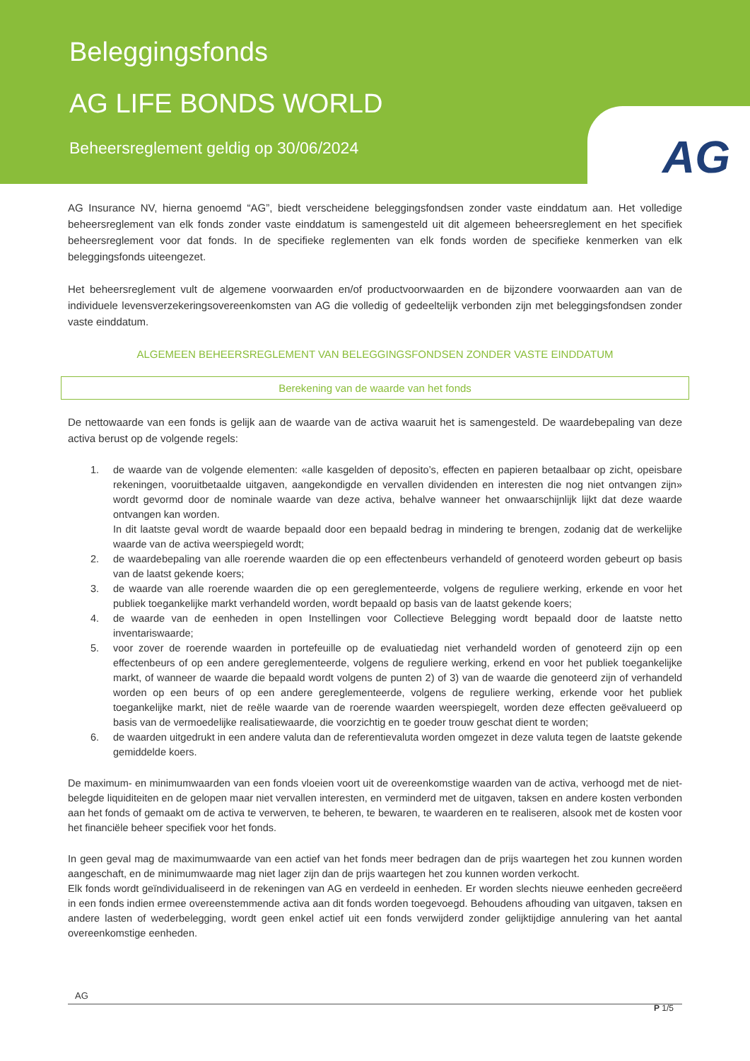Beleggingsfonds
AG LIFE BONDS WORLD
Beheersreglement geldig op 30/06/2024
AG
AG Insurance NV, hierna genoemd “AG”, biedt verscheidene beleggingsfondsen zonder vaste einddatum aan. Het volledige beheersreglement van elk fonds zonder vaste einddatum is samengesteld uit dit algemeen beheersreglement en het specifiek beheersreglement voor dat fonds. In de specifieke reglementen van elk fonds worden de specifieke kenmerken van elk beleggingsfonds uiteengezet.
Het beheersreglement vult de algemene voorwaarden en/of productvoorwaarden en de bijzondere voorwaarden aan van de individuele levensverzekeringsovereenkomsten van AG die volledig of gedeeltelijk verbonden zijn met beleggingsfondsen zonder vaste einddatum.
ALGEMEEN BEHEERSREGLEMENT VAN BELEGGINGSFONDSEN ZONDER VASTE EINDDATUM
Berekening van de waarde van het fonds
De nettowaarde van een fonds is gelijk aan de waarde van de activa waaruit het is samengesteld. De waardebepaling van deze activa berust op de volgende regels:
1. de waarde van de volgende elementen: «alle kasgelden of deposito’s, effecten en papieren betaalbaar op zicht, opeisbare rekeningen, vooruitbetaalde uitgaven, aangekondigde en vervallen dividenden en interesten die nog niet ontvangen zijn» wordt gevormd door de nominale waarde van deze activa, behalve wanneer het onwaarschijnlijk lijkt dat deze waarde ontvangen kan worden.
In dit laatste geval wordt de waarde bepaald door een bepaald bedrag in mindering te brengen, zodanig dat de werkelijke waarde van de activa weerspiegeld wordt;
2. de waardebepaling van alle roerende waarden die op een effectenbeurs verhandeld of genoteerd worden gebeurt op basis van de laatst gekende koers;
3. de waarde van alle roerende waarden die op een gereglementeerde, volgens de reguliere werking, erkende en voor het publiek toegankelijke markt verhandeld worden, wordt bepaald op basis van de laatst gekende koers;
4. de waarde van de eenheden in open Instellingen voor Collectieve Belegging wordt bepaald door de laatste netto inventariswaarde;
5. voor zover de roerende waarden in portefeuille op de evaluatiedag niet verhandeld worden of genoteerd zijn op een effectenbeurs of op een andere gereglementeerde, volgens de reguliere werking, erkend en voor het publiek toegankelijke markt, of wanneer de waarde die bepaald wordt volgens de punten 2) of 3) van de waarde die genoteerd zijn of verhandeld worden op een beurs of op een andere gereglementeerde, volgens de reguliere werking, erkende voor het publiek toegankelijke markt, niet de reële waarde van de roerende waarden weerspiegelt, worden deze effecten geëvalueerd op basis van de vermoedelijke realisatiewaarde, die voorzichtig en te goeder trouw geschat dient te worden;
6. de waarden uitgedrukt in een andere valuta dan de referentievaluta worden omgezet in deze valuta tegen de laatste gekende gemiddelde koers.
De maximum- en minimumwaarden van een fonds vloeien voort uit de overeenkomstige waarden van de activa, verhoogd met de niet-belegde liquiditeiten en de gelopen maar niet vervallen interesten, en verminderd met de uitgaven, taksen en andere kosten verbonden aan het fonds of gemaakt om de activa te verwerven, te beheren, te bewaren, te waarderen en te realiseren, alsook met de kosten voor het financiële beheer specifiek voor het fonds.
In geen geval mag de maximumwaarde van een actief van het fonds meer bedragen dan de prijs waartegen het zou kunnen worden aangeschaft, en de minimumwaarde mag niet lager zijn dan de prijs waartegen het zou kunnen worden verkocht.
Elk fonds wordt geïndividualiseerd in de rekeningen van AG en verdeeld in eenheden. Er worden slechts nieuwe eenheden gecreëerd in een fonds indien ermee overeenstemmende activa aan dit fonds worden toegevoegd. Behoudens afhouding van uitgaven, taksen en andere lasten of wederbelegging, wordt geen enkel actief uit een fonds verwijderd zonder gelijktijdige annulering van het aantal overeenkomstige eenheden.
AG
P 1/5